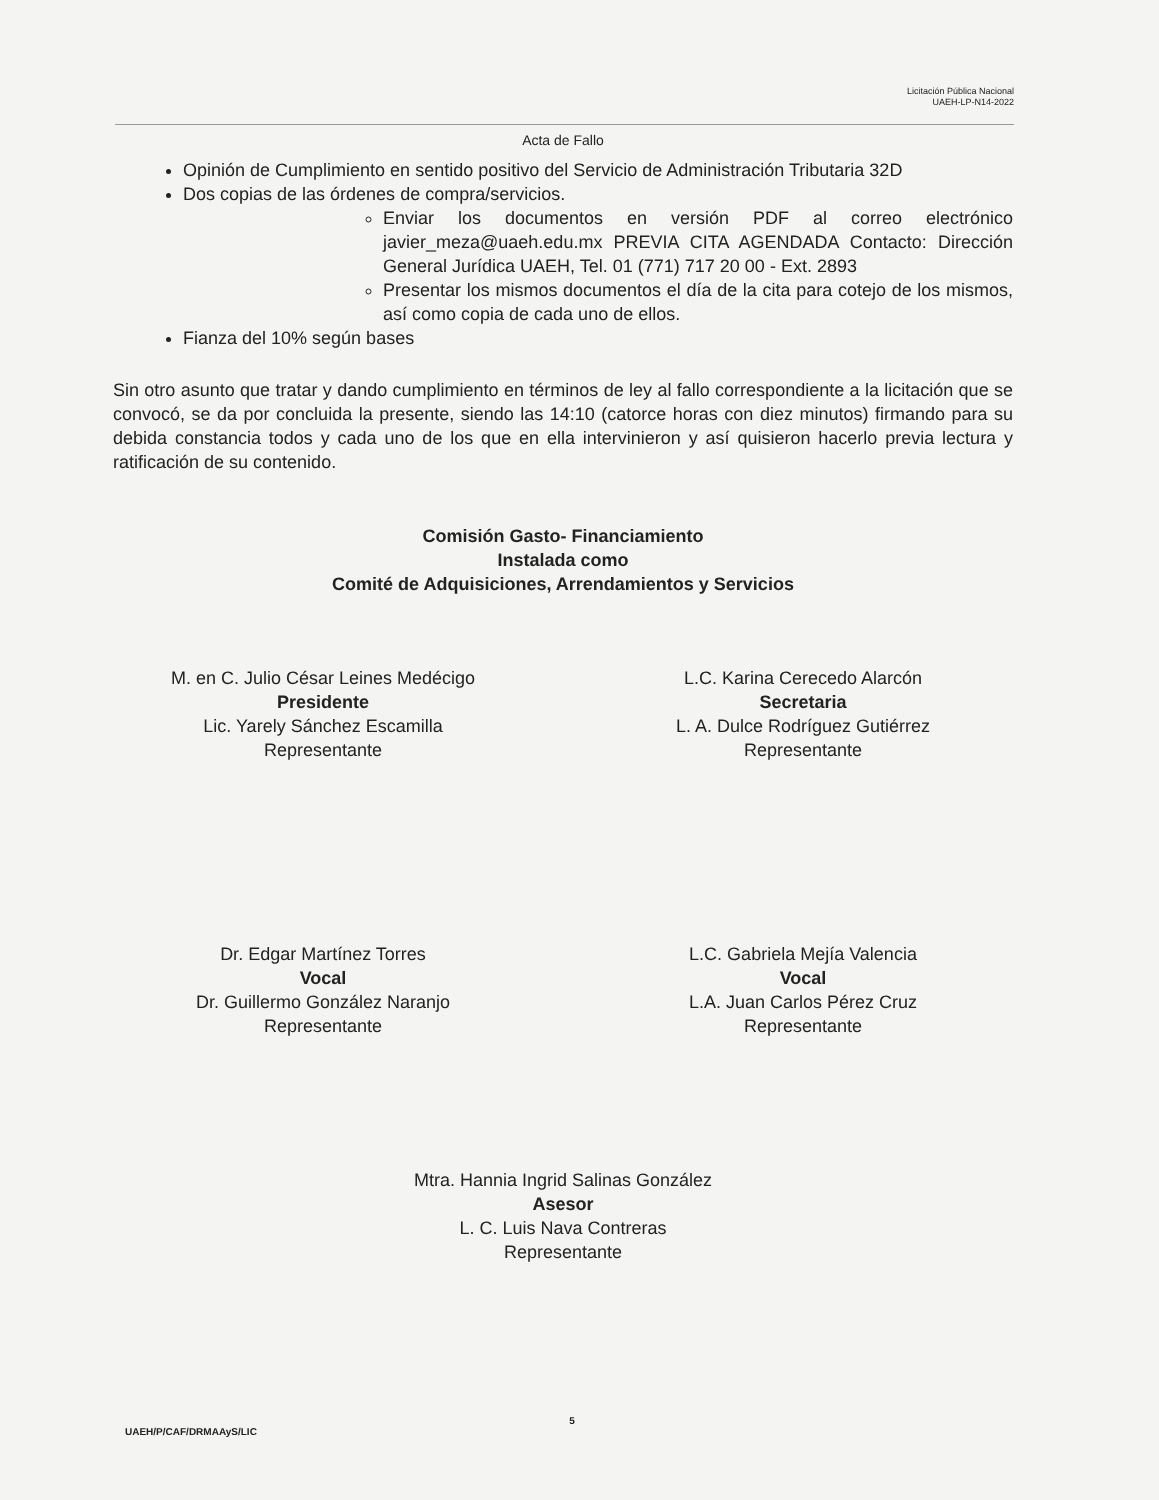Licitación Pública Nacional
UAEH-LP-N14-2022
Acta de Fallo
Opinión de Cumplimiento en sentido positivo del Servicio de Administración Tributaria 32D
Dos copias de las órdenes de compra/servicios.
Enviar los documentos en versión PDF al correo electrónico javier_meza@uaeh.edu.mx PREVIA CITA AGENDADA Contacto: Dirección General Jurídica UAEH, Tel. 01 (771) 717 20 00 - Ext. 2893
Presentar los mismos documentos el día de la cita para cotejo de los mismos, así como copia de cada uno de ellos.
Fianza del 10% según bases
Sin otro asunto que tratar y dando cumplimiento en términos de ley al fallo correspondiente a la licitación que se convocó, se da por concluida la presente, siendo las 14:10 (catorce horas con diez minutos) firmando para su debida constancia todos y cada uno de los que en ella intervinieron y así quisieron hacerlo previa lectura y ratificación de su contenido.
Comisión Gasto- Financiamiento
Instalada como
Comité de Adquisiciones, Arrendamientos y Servicios
M. en C. Julio César Leines Medécigo
Presidente
Lic. Yarely Sánchez Escamilla
Representante
L.C. Karina Cerecedo Alarcón
Secretaria
L. A. Dulce Rodríguez Gutiérrez
Representante
Dr. Edgar Martínez Torres
Vocal
Dr. Guillermo González Naranjo
Representante
L.C. Gabriela Mejía Valencia
Vocal
L.A. Juan Carlos Pérez Cruz
Representante
Mtra. Hannia Ingrid Salinas González
Asesor
L. C. Luis Nava Contreras
Representante
5
UAEH/P/CAF/DRMAAyS/LIC